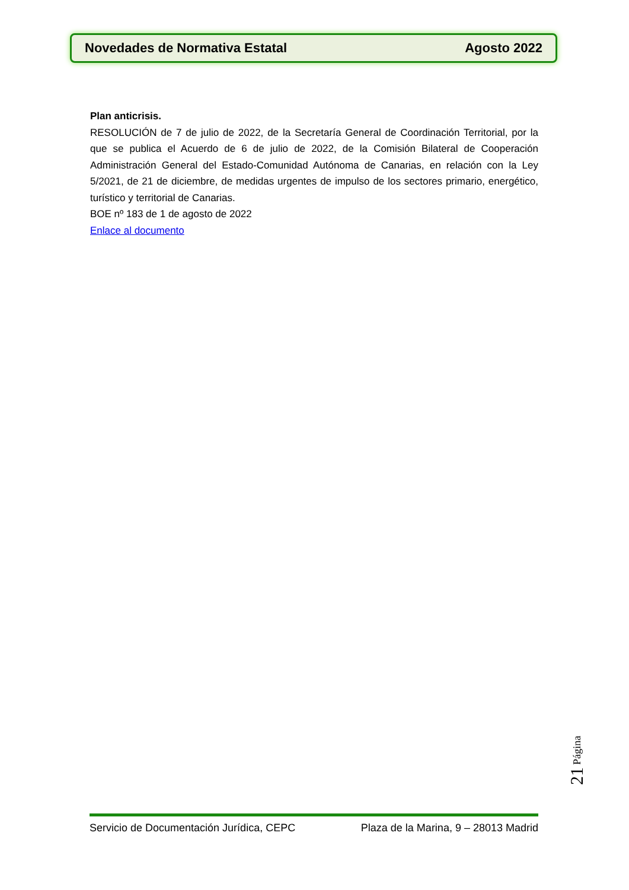Novedades de Normativa Estatal Agosto 2022
Plan anticrisis.
RESOLUCIÓN de 7 de julio de 2022, de la Secretaría General de Coordinación Territorial, por la que se publica el Acuerdo de 6 de julio de 2022, de la Comisión Bilateral de Cooperación Administración General del Estado-Comunidad Autónoma de Canarias, en relación con la Ley 5/2021, de 21 de diciembre, de medidas urgentes de impulso de los sectores primario, energético, turístico y territorial de Canarias.
BOE nº 183 de 1 de agosto de 2022
Enlace al documento
21 Página
Servicio de Documentación Jurídica, CEPC Plaza de la Marina, 9 – 28013 Madrid